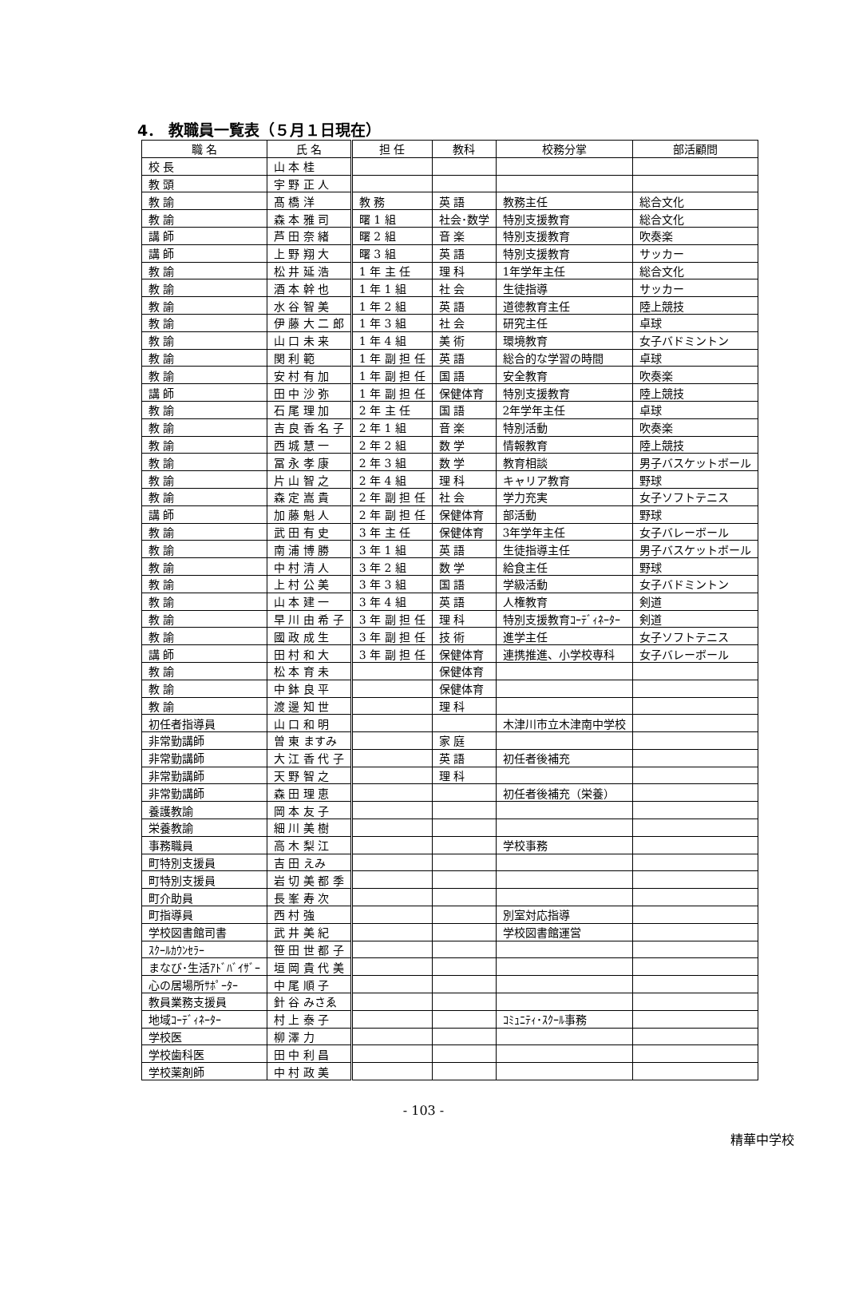4． 教職員一覧表（５月１日現在）
| 職 名 | 氏 名 | 担 任 | 教科 | 校務分掌 | 部活顧問 |
| --- | --- | --- | --- | --- | --- |
| 校 長 | 山 本 桂 | | | | |
| 教 頭 | 宇 野 正 人 | | | | |
| 教 諭 | 髙 橋 洋 | 教 務 | 英 語 | 教務主任 | 総合文化 |
| 教 諭 | 森 本 雅 司 | 曙 1 組 | 社会･数学 | 特別支援教育 | 総合文化 |
| 講 師 | 芦 田 奈 緒 | 曙 2 組 | 音 楽 | 特別支援教育 | 吹奏楽 |
| 講 師 | 上 野 翔 大 | 曙 3 組 | 英 語 | 特別支援教育 | サッカー |
| 教 諭 | 松 井 延 浩 | 1 年 主 任 | 理 科 | 1年学年主任 | 総合文化 |
| 教 諭 | 酒 本 幹 也 | 1 年 1 組 | 社 会 | 生徒指導 | サッカー |
| 教 諭 | 水 谷 智 美 | 1 年 2 組 | 英 語 | 道徳教育主任 | 陸上競技 |
| 教 諭 | 伊 藤 大 二 郎 | 1 年 3 組 | 社 会 | 研究主任 | 卓球 |
| 教 諭 | 山 口 未 来 | 1 年 4 組 | 美 術 | 環境教育 | 女子バドミントン |
| 教 諭 | 関 利 範 | 1 年 副 担 任 | 英 語 | 総合的な学習の時間 | 卓球 |
| 教 諭 | 安 村 有 加 | 1 年 副 担 任 | 国 語 | 安全教育 | 吹奏楽 |
| 講 師 | 田 中 沙 弥 | 1 年 副 担 任 | 保健体育 | 特別支援教育 | 陸上競技 |
| 教 諭 | 石 尾 理 加 | 2 年 主 任 | 国 語 | 2年学年主任 | 卓球 |
| 教 諭 | 吉 良 香 名 子 | 2 年 1 組 | 音 楽 | 特別活動 | 吹奏楽 |
| 教 諭 | 西 城 慧 一 | 2 年 2 組 | 数 学 | 情報教育 | 陸上競技 |
| 教 諭 | 冨 永 孝 康 | 2 年 3 組 | 数 学 | 教育相談 | 男子バスケットボール |
| 教 諭 | 片 山 智 之 | 2 年 4 組 | 理 科 | キャリア教育 | 野球 |
| 教 諭 | 森 定 嵩 貴 | 2 年 副 担 任 | 社 会 | 学力充実 | 女子ソフトテニス |
| 講 師 | 加 藤 魁 人 | 2 年 副 担 任 | 保健体育 | 部活動 | 野球 |
| 教 諭 | 武 田 有 史 | 3 年 主 任 | 保健体育 | 3年学年主任 | 女子バレーボール |
| 教 諭 | 南 浦 博 勝 | 3 年 1 組 | 英 語 | 生徒指導主任 | 男子バスケットボール |
| 教 諭 | 中 村 清 人 | 3 年 2 組 | 数 学 | 給食主任 | 野球 |
| 教 諭 | 上 村 公 美 | 3 年 3 組 | 国 語 | 学級活動 | 女子バドミントン |
| 教 諭 | 山 本 建 一 | 3 年 4 組 | 英 語 | 人権教育 | 剣道 |
| 教 諭 | 早 川 由 希 子 | 3 年 副 担 任 | 理 科 | 特別支援教育ｺｰﾃﾞｨﾈｰﾀｰ | 剣道 |
| 教 諭 | 國 政 成 生 | 3 年 副 担 任 | 技 術 | 進学主任 | 女子ソフトテニス |
| 講 師 | 田 村 和 大 | 3 年 副 担 任 | 保健体育 | 連携推進、小学校専科 | 女子バレーボール |
| 教 諭 | 松 本 育 未 | | 保健体育 | | |
| 教 諭 | 中 鉢 良 平 | | 保健体育 | | |
| 教 諭 | 渡 邊 知 世 | | 理 科 | | |
| 初任者指導員 | 山 口 和 明 | | | 木津川市立木津南中学校 | |
| 非常勤講師 | 曽 東 ますみ | | 家 庭 | | |
| 非常勤講師 | 大 江 香 代 子 | | 英 語 | 初任者後補充 | |
| 非常勤講師 | 天 野 智 之 | | 理 科 | | |
| 非常勤講師 | 森 田 理 恵 | | | 初任者後補充（栄養） | |
| 養護教諭 | 岡 本 友 子 | | | | |
| 栄養教諭 | 細 川 美 樹 | | | | |
| 事務職員 | 高 木 梨 江 | | | 学校事務 | |
| 町特別支援員 | 吉 田 えみ | | | | |
| 町特別支援員 | 岩 切 美 都 季 | | | | |
| 町介助員 | 長 峯 寿 次 | | | | |
| 町指導員 | 西 村 強 | | | 別室対応指導 | |
| 学校図書館司書 | 武 井 美 紀 | | | 学校図書館運営 | |
| ｽｸｰﾙｶｳﾝｾﾗｰ | 笹 田 世 都 子 | | | | |
| まなび･生活ｱﾄﾞﾊﾞｲｻﾞｰ | 垣 岡 貴 代 美 | | | | |
| 心の居場所ｻﾎﾟｰﾀｰ | 中 尾 順 子 | | | | |
| 教員業務支援員 | 針 谷 みさゑ | | | | |
| 地域ｺｰﾃﾞｨﾈｰﾀｰ | 村 上 泰 子 | | | ｺﾐｭﾆﾃｨ･ｽｸｰﾙ事務 | |
| 学校医 | 柳 澤 力 | | | | |
| 学校歯科医 | 田 中 利 昌 | | | | |
| 学校薬剤師 | 中 村 政 美 | | | | |
- 103 -
精華中学校